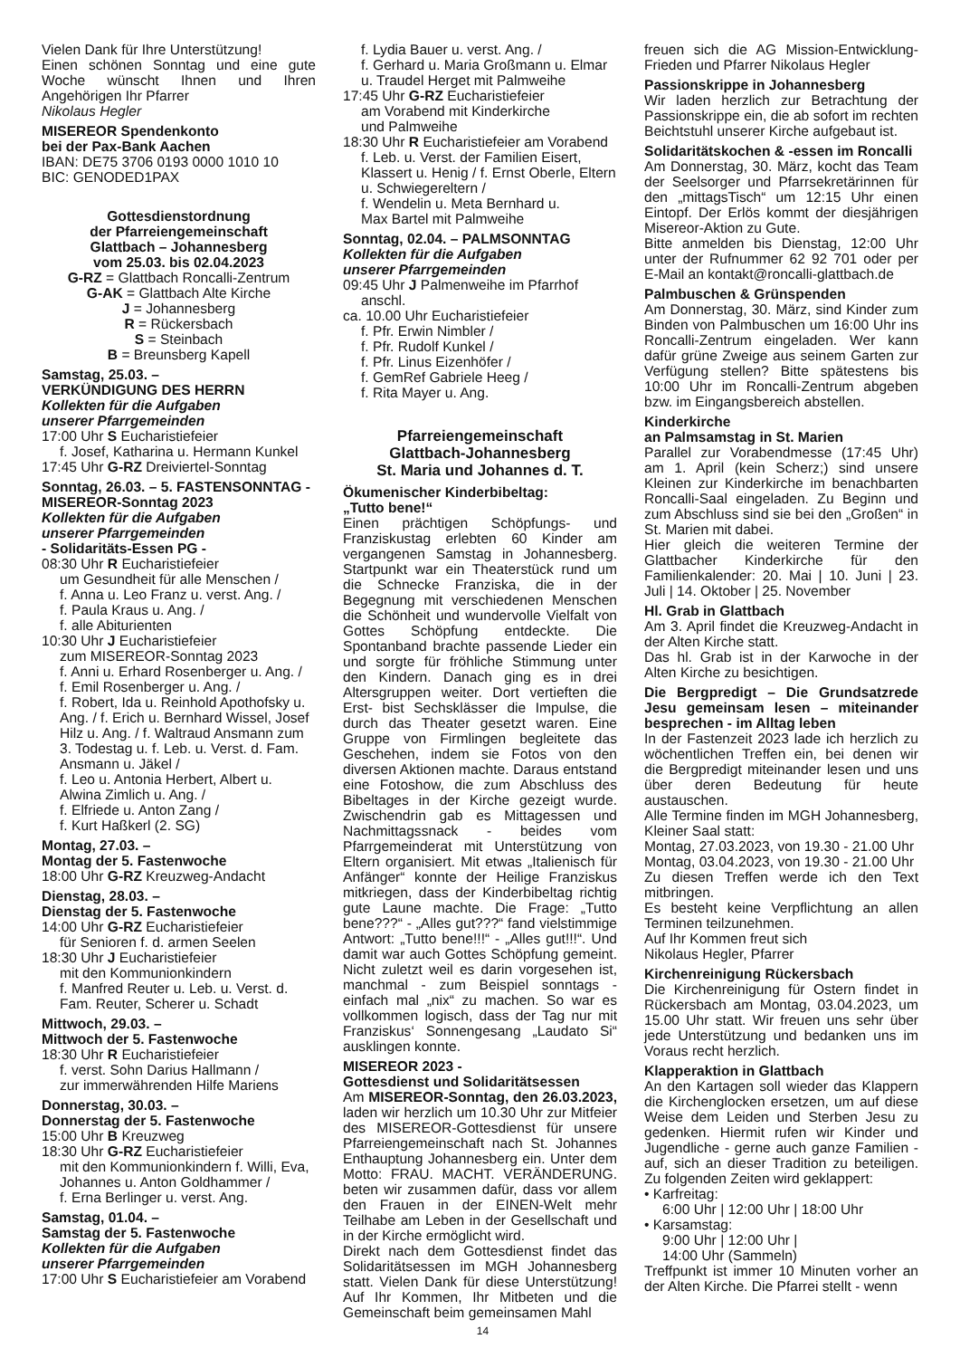Vielen Dank für Ihre Unterstützung!
Einen schönen Sonntag und eine gute Woche wünscht Ihnen und Ihren Angehörigen Ihr Pfarrer
Nikolaus Hegler
MISEREOR Spendenkonto
bei der Pax-Bank Aachen
IBAN: DE75 3706 0193 0000 1010 10
BIC: GENODED1PAX
Gottesdienstordnung
der Pfarreiengemeinschaft
Glattbach – Johannesberg
vom 25.03. bis 02.04.2023
G-RZ = Glattbach Roncalli-Zentrum
G-AK = Glattbach Alte Kirche
J = Johannesberg
R = Rückersbach
S = Steinbach
B = Breunsberg Kapell
Samstag, 25.03. –
VERKÜNDIGUNG DES HERRN
Kollekten für die Aufgaben
unserer Pfarrgemeinden
17:00 Uhr S Eucharistiefeier
f. Josef, Katharina u. Hermann Kunkel
17:45 Uhr G-RZ Dreiviertel-Sonntag
Sonntag, 26.03. – 5. FASTENSONNTAG - MISEREOR-Sonntag 2023
Kollekten für die Aufgaben
unserer Pfarrgemeinden
- Solidaritäts-Essen PG -
08:30 Uhr R Eucharistiefeier
um Gesundheit für alle Menschen /
f. Anna u. Leo Franz u. verst. Ang. /
f. Paula Kraus u. Ang. /
f. alle Abiturienten
10:30 Uhr J Eucharistiefeier
zum MISEREOR-Sonntag 2023
f. Anni u. Erhard Rosenberger u. Ang. /
f. Emil Rosenberger u. Ang. /
f. Robert, Ida u. Reinhold Apothofsky u. Ang. / f. Erich u. Bernhard Wissel, Josef Hilz u. Ang. / f. Waltraud Ansmann zum 3. Todestag u. f. Leb. u. Verst. d. Fam. Ansmann u. Jäkel /
f. Leo u. Antonia Herbert, Albert u. Alwina Zimlich u. Ang. /
f. Elfriede u. Anton Zang /
f. Kurt Haßkerl (2. SG)
Montag, 27.03. –
Montag der 5. Fastenwoche
18:00 Uhr G-RZ Kreuzweg-Andacht
Dienstag, 28.03. –
Dienstag der 5. Fastenwoche
14:00 Uhr G-RZ Eucharistiefeier
für Senioren f. d. armen Seelen
18:30 Uhr J Eucharistiefeier
mit den Kommunionkindern
f. Manfred Reuter u. Leb. u. Verst. d. Fam. Reuter, Scherer u. Schadt
Mittwoch, 29.03. –
Mittwoch der 5. Fastenwoche
18:30 Uhr R Eucharistiefeier
f. verst. Sohn Darius Hallmann /
zur immerwährenden Hilfe Mariens
Donnerstag, 30.03. –
Donnerstag der 5. Fastenwoche
15:00 Uhr B Kreuzweg
18:30 Uhr G-RZ Eucharistiefeier
mit den Kommunionkindern f. Willi, Eva, Johannes u. Anton Goldhammer /
f. Erna Berlinger u. verst. Ang.
Samstag, 01.04. –
Samstag der 5. Fastenwoche
Kollekten für die Aufgaben
unserer Pfarrgemeinden
17:00 Uhr S Eucharistiefeier am Vorabend
f. Lydia Bauer u. verst. Ang. /
f. Gerhard u. Maria Großmann u. Elmar u. Traudel Herget mit Palmweihe
17:45 Uhr G-RZ Eucharistiefeier
am Vorabend mit Kinderkirche
und Palmweihe
18:30 Uhr R Eucharistiefeier am Vorabend
f. Leb. u. Verst. der Familien Eisert, Klassert u. Henig / f. Ernst Oberle, Eltern u. Schwiegereltern /
f. Wendelin u. Meta Bernhard u.
Max Bartel mit Palmweihe
Sonntag, 02.04. – PALMSONNTAG
Kollekten für die Aufgaben
unserer Pfarrgemeinden
09:45 Uhr J Palmenweihe im Pfarrhof
anschl.
ca. 10.00 Uhr Eucharistiefeier
f. Pfr. Erwin Nimbler /
f. Pfr. Rudolf Kunkel /
f. Pfr. Linus Eizenhöfer /
f. GemRef Gabriele Heeg /
f. Rita Mayer u. Ang.
Pfarreiengemeinschaft
Glattbach-Johannesberg
St. Maria und Johannes d. T.
Ökumenischer Kinderbibeltag:
„Tutto bene!“
Einen prächtigen Schöpfungs- und Franziskustag erlebten 60 Kinder am vergangenen Samstag in Johannesberg. Startpunkt war ein Theaterstück rund um die Schnecke Franziska, die in der Begegnung mit verschiedenen Menschen die Schönheit und wundervolle Vielfalt von Gottes Schöpfung entdeckte. Die Spontanband brachte passende Lieder ein und sorgte für fröhliche Stimmung unter den Kindern. Danach ging es in drei Altersgruppen weiter. Dort vertieften die Erst- bist Sechsklässer die Impulse, die durch das Theater gesetzt waren. Eine Gruppe von Firmlingen begleitete das Geschehen, indem sie Fotos von den diversen Aktionen machte. Daraus entstand eine Fotoshow, die zum Abschluss des Bibeltages in der Kirche gezeigt wurde. Zwischendrin gab es Mittagessen und Nachmittagssnack - beides vom Pfarrgemeinderat mit Unterstützung von Eltern organisiert. Mit etwas „Italienisch für Anfänger“ konnte der Heilige Franziskus mitkriegen, dass der Kinderbibeltag richtig gute Laune machte. Die Frage: „Tutto bene???“ - „Alles gut???“ fand vielstimmige Antwort: „Tutto bene!!!“ - „Alles gut!!!“. Und damit war auch Gottes Schöpfung gemeint. Nicht zuletzt weil es darin vorgesehen ist, manchmal - zum Beispiel sonntags - einfach mal „nix“ zu machen. So war es vollkommen logisch, dass der Tag nur mit Franziskus‘ Sonnengesang „Laudato Si“ ausklingen konnte.
MISEREOR 2023 -
Gottesdienst und Solidaritätsessen
Am MISEREOR-Sonntag, den 26.03.2023, laden wir herzlich um 10.30 Uhr zur Mitfeier des MISEREOR-Gottesdienst für unsere Pfarreiengemeinschaft nach St. Johannes Enthauptung Johannesberg ein. Unter dem Motto: FRAU. MACHT. VERÄNDERUNG. beten wir zusammen dafür, dass vor allem den Frauen in der EINEN-Welt mehr Teilhabe am Leben in der Gesellschaft und in der Kirche ermöglicht wird.
Direkt nach dem Gottesdienst findet das Solidaritätsessen im MGH Johannesberg statt. Vielen Dank für diese Unterstützung! Auf Ihr Kommen, Ihr Mitbeten und die Gemeinschaft beim gemeinsamen Mahl
freuen sich die AG Mission-Entwicklung-Frieden und Pfarrer Nikolaus Hegler
Passionskrippe in Johannesberg
Wir laden herzlich zur Betrachtung der Passionskrippe ein, die ab sofort im rechten Beichtstuhl unserer Kirche aufgebaut ist.
Solidaritätskochen & -essen im Roncalli
Am Donnerstag, 30. März, kocht das Team der Seelsorger und Pfarrsekretärinnen für den „mittagsTisch“ um 12:15 Uhr einen Eintopf. Der Erlös kommt der diesjährigen Misereor-Aktion zu Gute.
Bitte anmelden bis Dienstag, 12:00 Uhr unter der Rufnummer 62 92 701 oder per E-Mail an kontakt@roncalli-glattbach.de
Palmbuschen & Grünspenden
Am Donnerstag, 30. März, sind Kinder zum Binden von Palmbuschen um 16:00 Uhr ins Roncalli-Zentrum eingeladen. Wer kann dafür grüne Zweige aus seinem Garten zur Verfügung stellen? Bitte spätestens bis 10:00 Uhr im Roncalli-Zentrum abgeben bzw. im Eingangsbereich abstellen.
Kinderkirche
an Palmsamstag in St. Marien
Parallel zur Vorabendmesse (17:45 Uhr) am 1. April (kein Scherz;) sind unsere Kleinen zur Kinderkirche im benachbarten Roncalli-Saal eingeladen. Zu Beginn und zum Abschluss sind sie bei den „Großen“ in St. Marien mit dabei.
Hier gleich die weiteren Termine der Glattbacher Kinderkirche für den Familienkalender: 20. Mai | 10. Juni | 23. Juli | 14. Oktober | 25. November
Hl. Grab in Glattbach
Am 3. April findet die Kreuzweg-Andacht in der Alten Kirche statt.
Das hl. Grab ist in der Karwoche in der Alten Kirche zu besichtigen.
Die Bergpredigt – Die Grundsatzrede Jesu gemeinsam lesen – miteinander besprechen - im Alltag leben
In der Fastenzeit 2023 lade ich herzlich zu wöchentlichen Treffen ein, bei denen wir die Bergpredigt miteinander lesen und uns über deren Bedeutung für heute austauschen.
Alle Termine finden im MGH Johannesberg, Kleiner Saal statt:
Montag, 27.03.2023, von 19.30 - 21.00 Uhr
Montag, 03.04.2023, von 19.30 - 21.00 Uhr
Zu diesen Treffen werde ich den Text mitbringen.
Es besteht keine Verpflichtung an allen Terminen teilzunehmen.
Auf Ihr Kommen freut sich
Nikolaus Hegler, Pfarrer
Kirchenreinigung Rückersbach
Die Kirchenreinigung für Ostern findet in Rückersbach am Montag, 03.04.2023, um 15.00 Uhr statt. Wir freuen uns sehr über jede Unterstützung und bedanken uns im Voraus recht herzlich.
Klapperaktion in Glattbach
An den Kartagen soll wieder das Klappern die Kirchenglocken ersetzen, um auf diese Weise dem Leiden und Sterben Jesu zu gedenken. Hiermit rufen wir Kinder und Jugendliche - gerne auch ganze Familien - auf, sich an dieser Tradition zu beteiligen. Zu folgenden Zeiten wird geklappert:
• Karfreitag:
6:00 Uhr | 12:00 Uhr | 18:00 Uhr
• Karsamstag:
9:00 Uhr | 12:00 Uhr |
14:00 Uhr (Sammeln)
Treffpunkt ist immer 10 Minuten vorher an der Alten Kirche. Die Pfarrei stellt - wenn
14